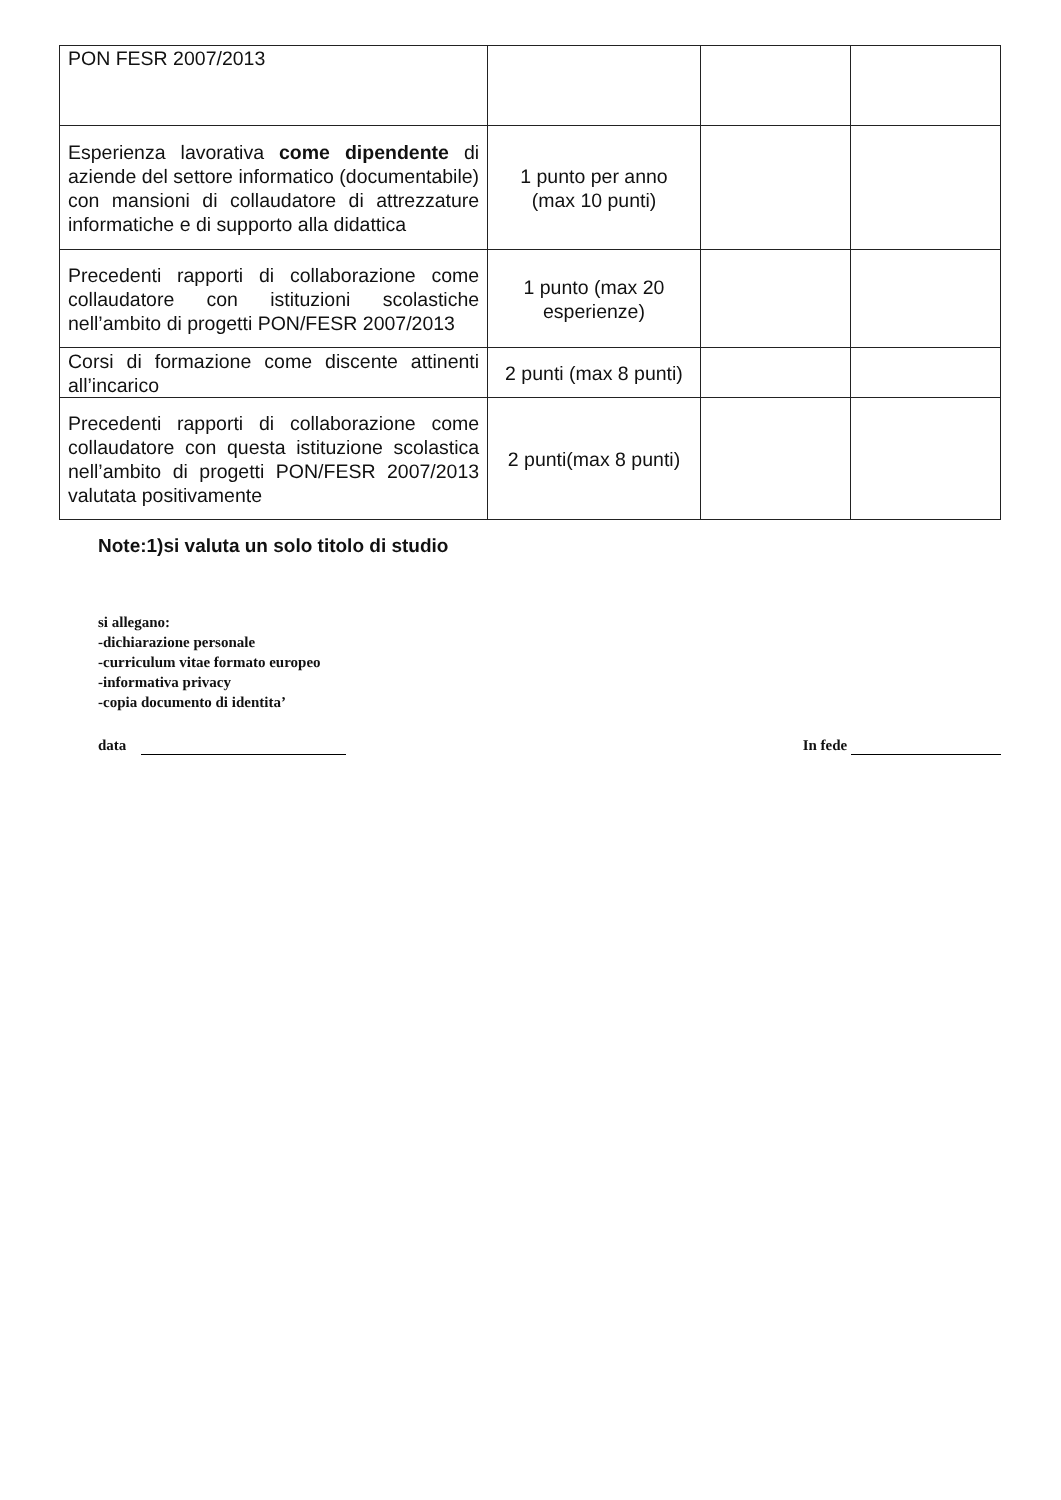| PON FESR 2007/2013 | | | |
| Esperienza lavorativa come dipendente di aziende del settore informatico (documentabile) con mansioni di collaudatore di attrezzature informatiche e di supporto alla didattica | 1 punto per anno (max 10 punti) | | |
| Precedenti rapporti di collaborazione come collaudatore con istituzioni scolastiche nell’ambito di progetti PON/FESR 2007/2013 | 1 punto (max 20 esperienze) | | |
| Corsi di formazione come discente attinenti all’incarico | 2 punti (max 8 punti) | | |
| Precedenti rapporti di collaborazione come collaudatore con questa istituzione scolastica nell’ambito di progetti PON/FESR 2007/2013 valutata positivamente | 2 punti(max 8 punti) | | |
Note:1)si valuta un solo titolo di studio
si allegano:
-dichiarazione personale
-curriculum vitae formato europeo
-informativa privacy
-copia documento di identita’
data In fede